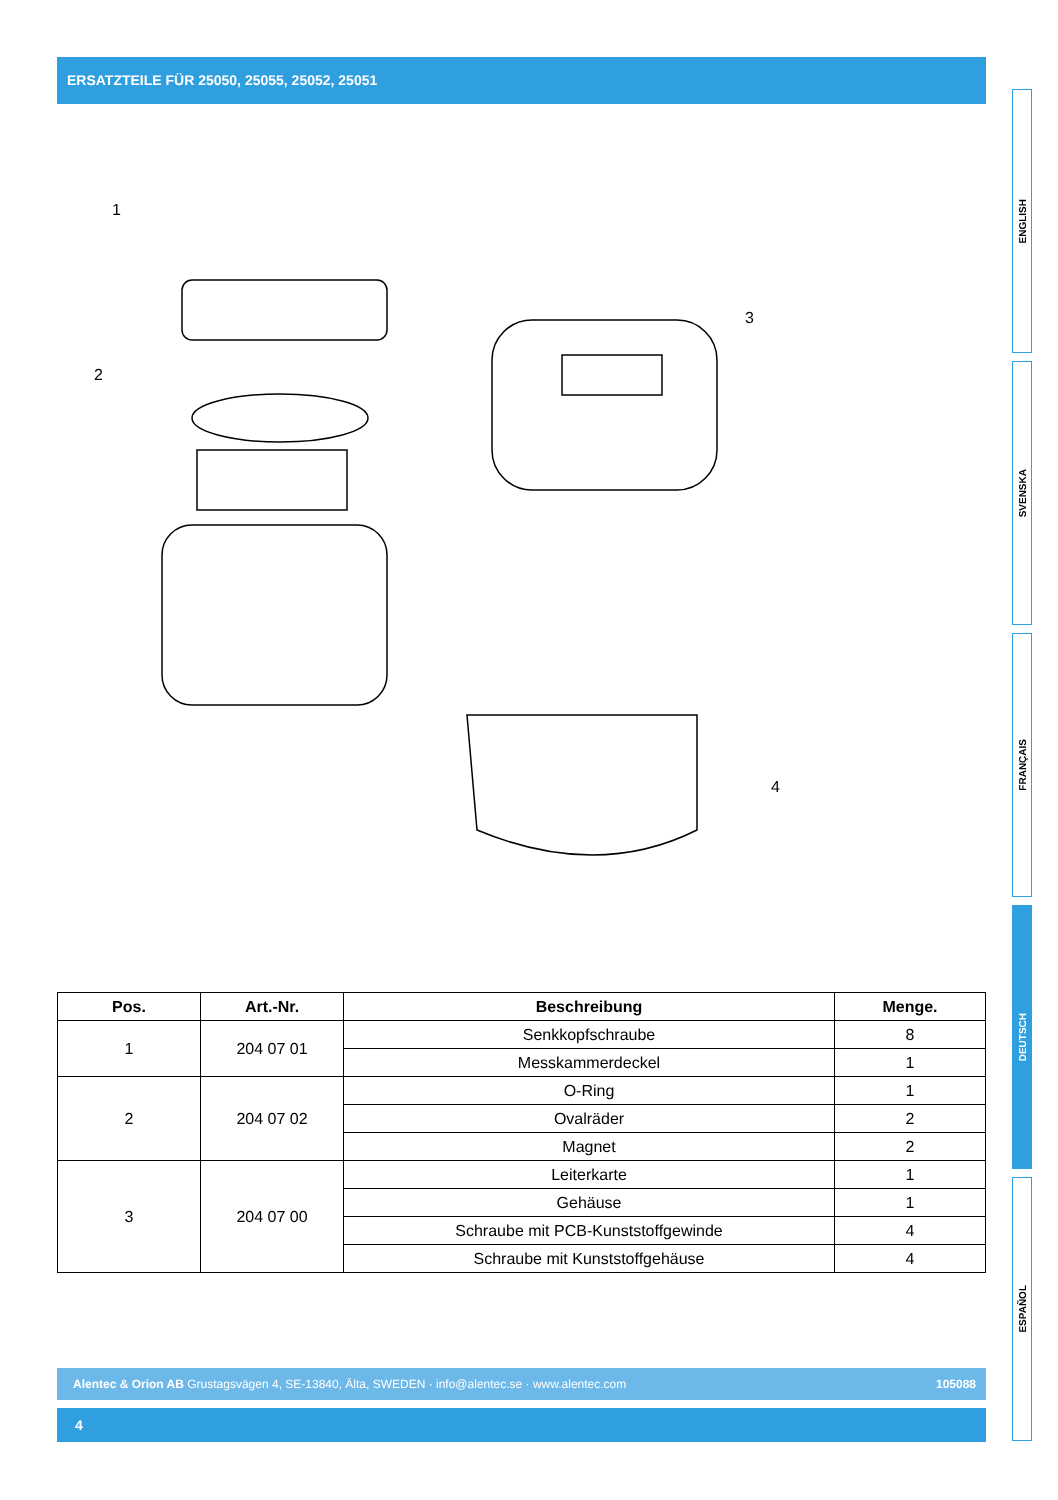ERSATZTEILE FÜR 25050, 25055, 25052, 25051
1
2
3
4
| Pos. | Art.-Nr. | Beschreibung | Menge. |
| --- | --- | --- | --- |
| 1 | 204 07 01 | Senkkopfschraube | 8 |
| | | Messkammerdeckel | 1 |
| 2 | 204 07 02 | O-Ring | 1 |
| | | Ovalräder | 2 |
| | | Magnet | 2 |
| 3 | 204 07 00 | Leiterkarte | 1 |
| | | Gehäuse | 1 |
| | | Schraube mit PCB-Kunststoffgewinde | 4 |
| | | Schraube mit Kunststoffgehäuse | 4 |
ENGLISH
SVENSKA
FRANÇAIS
DEUTSCH
ESPAÑOL
Alentec & Orion AB Grustagsvägen 4, SE-13840, Älta, SWEDEN · info@alentec.se · www.alentec.com 105088
4